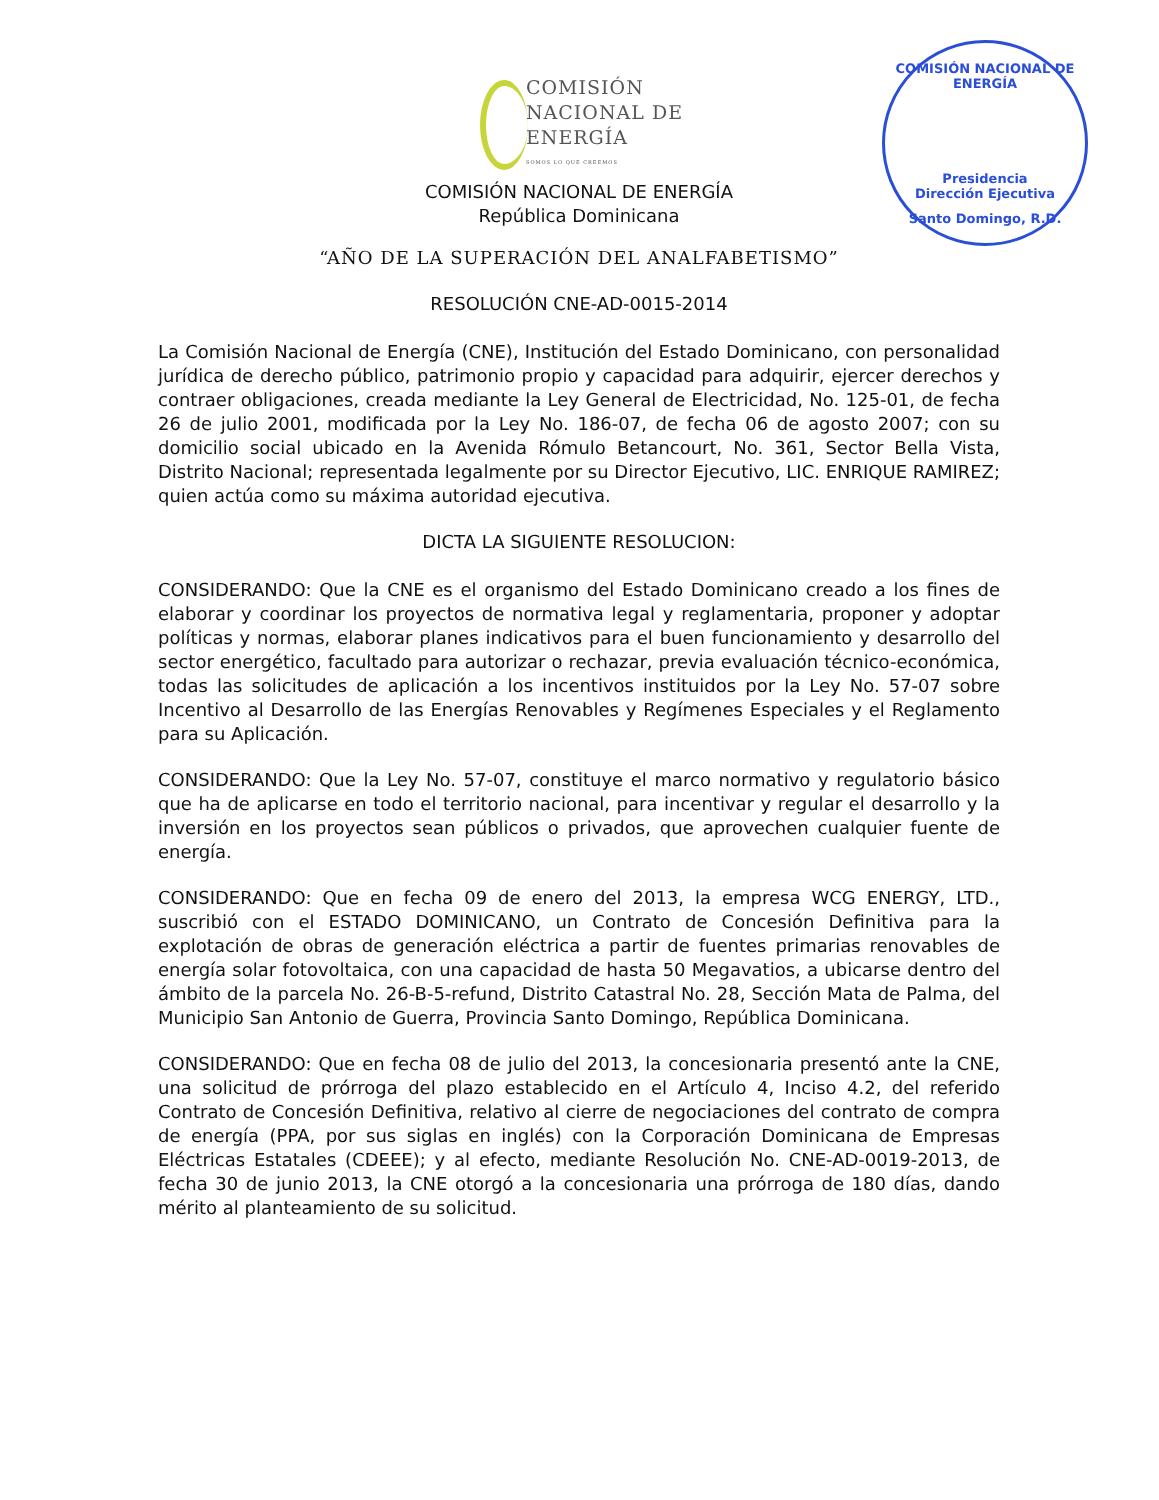COMISIÓN
NACIONAL DE
ENERGÍA SOMOS LO QUE CREEMOS
COMISIÓN NACIONAL DE ENERGÍA
Presidencia
Dirección Ejecutiva
Santo Domingo, R.D.
COMISIÓN NACIONAL DE ENERGÍA
República Dominicana
“AÑO DE LA SUPERACIÓN DEL ANALFABETISMO”
RESOLUCIÓN CNE-AD-0015-2014
La Comisión Nacional de Energía (CNE), Institución del Estado Dominicano, con personalidad jurídica de derecho público, patrimonio propio y capacidad para adquirir, ejercer derechos y contraer obligaciones, creada mediante la Ley General de Electricidad, No. 125-01, de fecha 26 de julio 2001, modificada por la Ley No. 186-07, de fecha 06 de agosto 2007; con su domicilio social ubicado en la Avenida Rómulo Betancourt, No. 361, Sector Bella Vista, Distrito Nacional; representada legalmente por su Director Ejecutivo, LIC. ENRIQUE RAMIREZ; quien actúa como su máxima autoridad ejecutiva.
DICTA LA SIGUIENTE RESOLUCION:
CONSIDERANDO: Que la CNE es el organismo del Estado Dominicano creado a los fines de elaborar y coordinar los proyectos de normativa legal y reglamentaria, proponer y adoptar políticas y normas, elaborar planes indicativos para el buen funcionamiento y desarrollo del sector energético, facultado para autorizar o rechazar, previa evaluación técnico-económica, todas las solicitudes de aplicación a los incentivos instituidos por la Ley No. 57-07 sobre Incentivo al Desarrollo de las Energías Renovables y Regímenes Especiales y el Reglamento para su Aplicación.
CONSIDERANDO: Que la Ley No. 57-07, constituye el marco normativo y regulatorio básico que ha de aplicarse en todo el territorio nacional, para incentivar y regular el desarrollo y la inversión en los proyectos sean públicos o privados, que aprovechen cualquier fuente de energía.
CONSIDERANDO: Que en fecha 09 de enero del 2013, la empresa WCG ENERGY, LTD., suscribió con el ESTADO DOMINICANO, un Contrato de Concesión Definitiva para la explotación de obras de generación eléctrica a partir de fuentes primarias renovables de energía solar fotovoltaica, con una capacidad de hasta 50 Megavatios, a ubicarse dentro del ámbito de la parcela No. 26-B-5-refund, Distrito Catastral No. 28, Sección Mata de Palma, del Municipio San Antonio de Guerra, Provincia Santo Domingo, República Dominicana.
CONSIDERANDO: Que en fecha 08 de julio del 2013, la concesionaria presentó ante la CNE, una solicitud de prórroga del plazo establecido en el Artículo 4, Inciso 4.2, del referido Contrato de Concesión Definitiva, relativo al cierre de negociaciones del contrato de compra de energía (PPA, por sus siglas en inglés) con la Corporación Dominicana de Empresas Eléctricas Estatales (CDEEE); y al efecto, mediante Resolución No. CNE-AD-0019-2013, de fecha 30 de junio 2013, la CNE otorgó a la concesionaria una prórroga de 180 días, dando mérito al planteamiento de su solicitud.